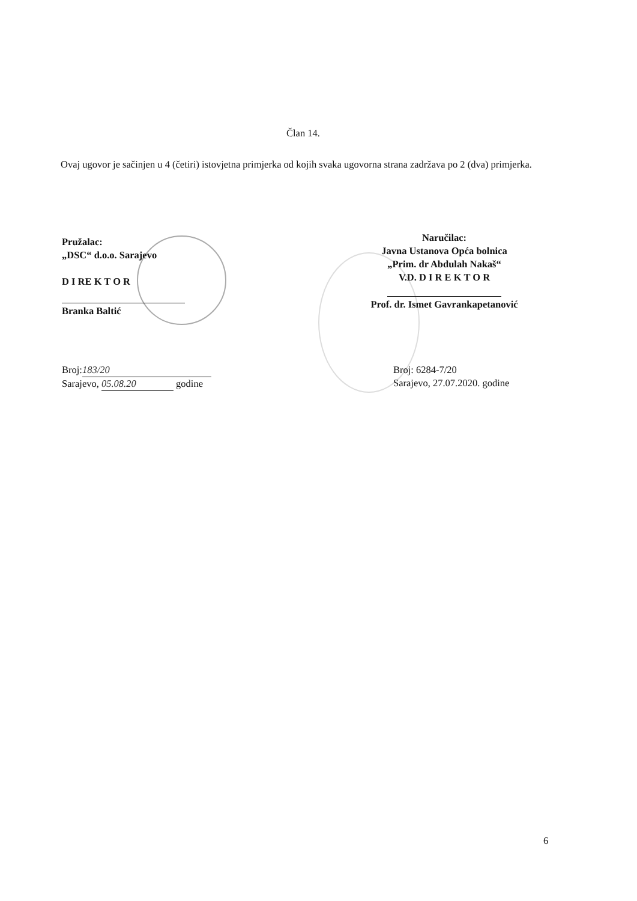Član 14.
Ovaj ugovor je sačinjen u 4 (četiri) istovjetna primjerka od kojih svaka ugovorna strana zadržava po 2 (dva) primjerka.
Pružalac:
„DSC“ d.o.o. Sarajevo
D I RE K T O R
Branka Baltić
Naručilac:
Javna Ustanova Opća bolnica
„Prim. dr Abdulah Nakaš“
V.D. D I R E K T O R
Prof. dr. Ismet Gavrankapetanović
Broj: 183/20
Sarajevo, 05.08.20 godine
Broj: 6284-7/20
Sarajevo, 27.07.2020. godine
6